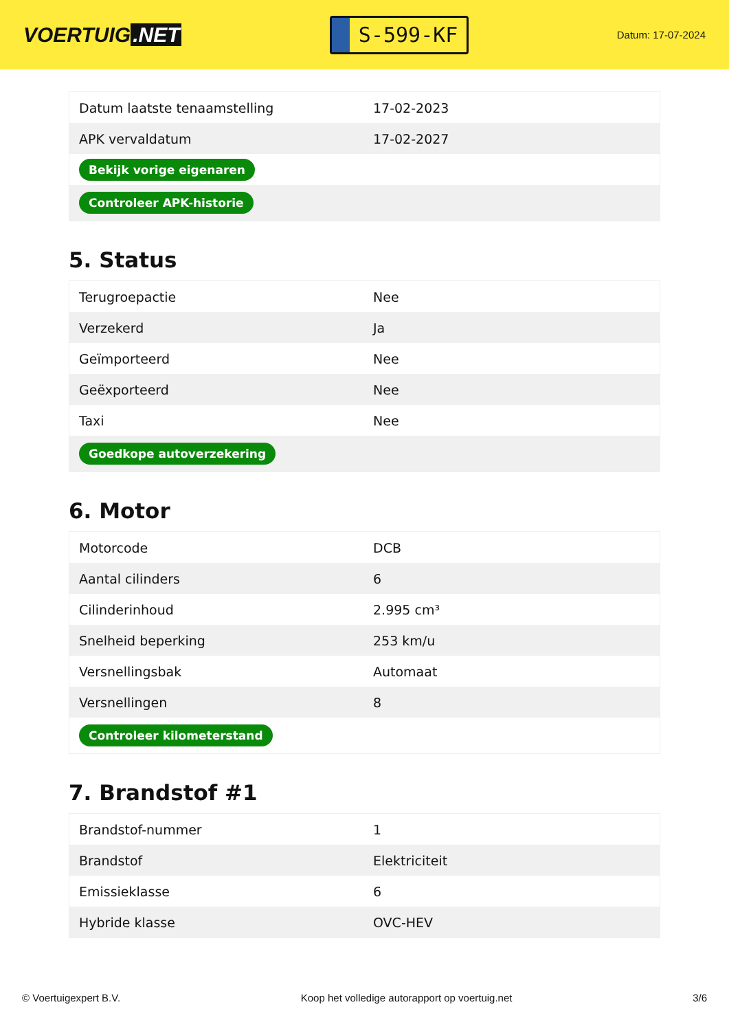VOERTUIG.NET
S-599-KF
Datum: 17-07-2024
| Datum laatste tenaamstelling | 17-02-2023 |
| APK vervaldatum | 17-02-2027 |
| Bekijk vorige eigenaren | |
| Controleer APK-historie | |
5. Status
| Terugroepactie | Nee |
| Verzekerd | Ja |
| Geïmporteerd | Nee |
| Geëxporteerd | Nee |
| Taxi | Nee |
| Goedkope autoverzekering | |
6. Motor
| Motorcode | DCB |
| Aantal cilinders | 6 |
| Cilinderinhoud | 2.995 cm³ |
| Snelheid beperking | 253 km/u |
| Versnellingsbak | Automaat |
| Versnellingen | 8 |
| Controleer kilometerstand | |
7. Brandstof #1
| Brandstof-nummer | 1 |
| Brandstof | Elektriciteit |
| Emissieklasse | 6 |
| Hybride klasse | OVC-HEV |
© Voertuigexpert B.V. Koop het volledige autorapport op voertuig.net 3/6